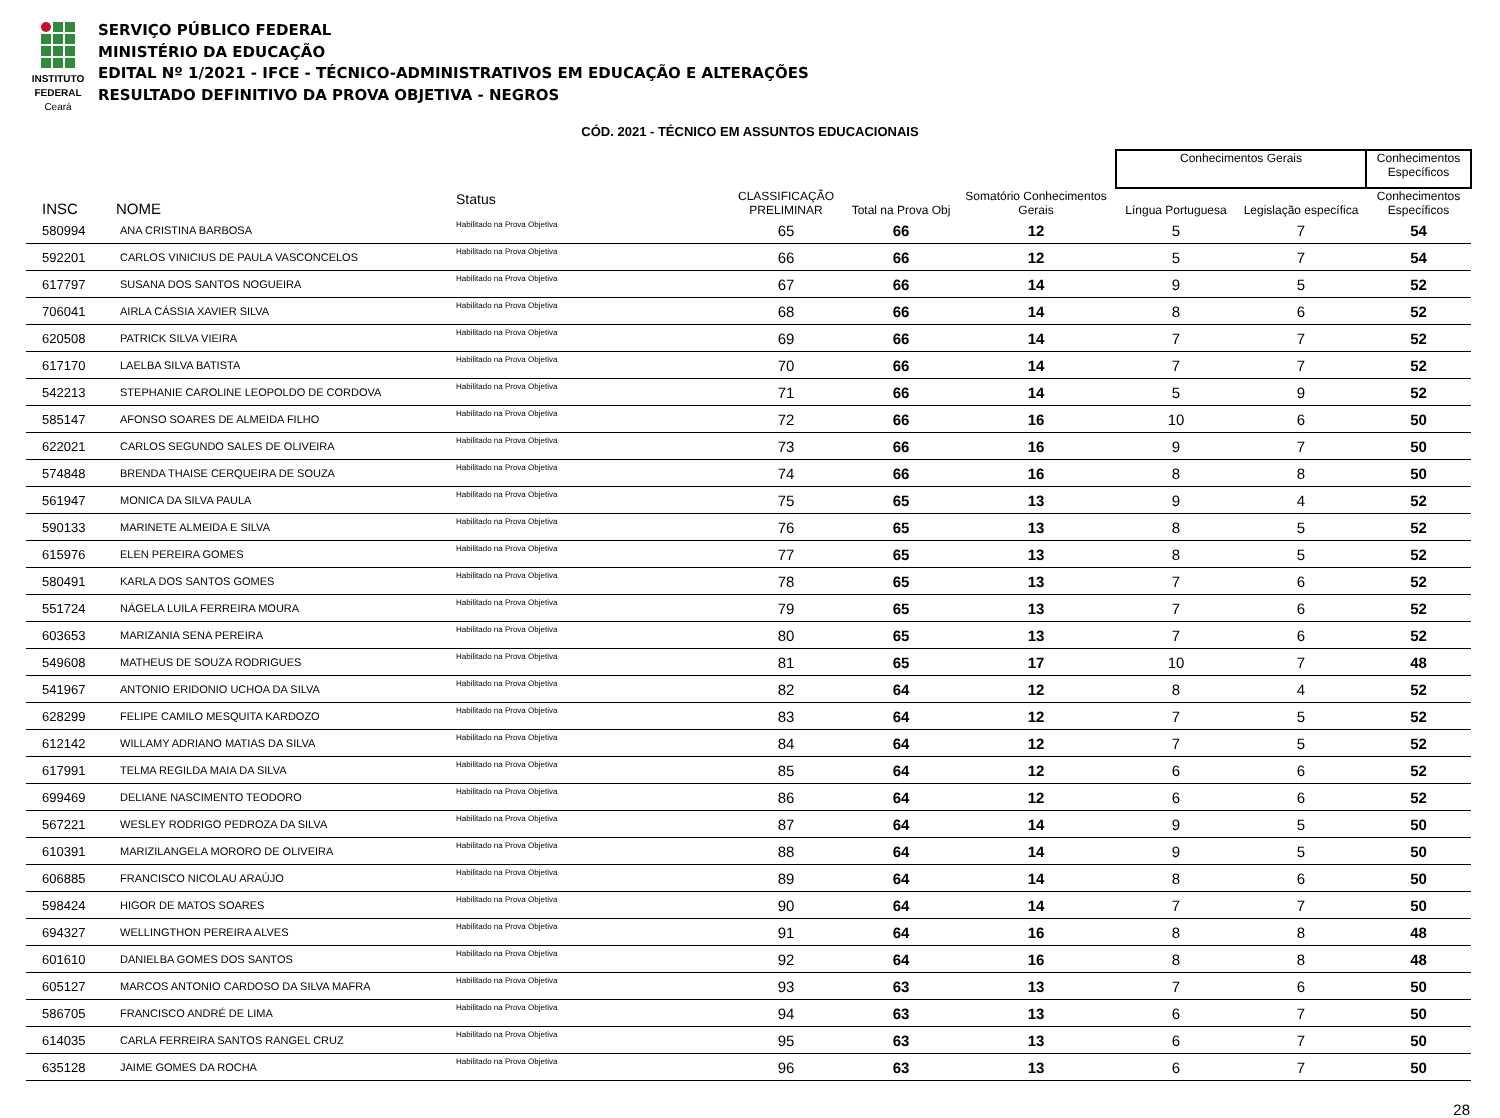INSTITUTO
FEDERAL
Ceará
SERVIÇO PÚBLICO FEDERAL
MINISTÉRIO DA EDUCAÇÃO
EDITAL Nº 1/2021 - IFCE - TÉCNICO-ADMINISTRATIVOS EM EDUCAÇÃO E ALTERAÇÕES
RESULTADO DEFINITIVO DA PROVA OBJETIVA - NEGROS
CÓD. 2021 - TÉCNICO EM ASSUNTOS EDUCACIONAIS
| | | | | | | | Conhecimentos Gerais | | Conhecimentos Específicos |
| --- | --- | --- | --- | --- | --- | --- | --- | --- | --- |
| INSC | NOME | Status | | CLASSIFICAÇÃO PRELIMINAR | Total na Prova Obj | Somatório Conhecimentos Gerais | Língua Portuguesa | Legislação específica | Conhecimentos Específicos |
| 580994 | ANA CRISTINA BARBOSA | Habilitado na Prova Objetiva | | 65 | 66 | 12 | 5 | 7 | 54 |
| 592201 | CARLOS VINICIUS DE PAULA VASCONCELOS | Habilitado na Prova Objetiva | | 66 | 66 | 12 | 5 | 7 | 54 |
| 617797 | SUSANA DOS SANTOS NOGUEIRA | Habilitado na Prova Objetiva | | 67 | 66 | 14 | 9 | 5 | 52 |
| 706041 | AIRLA CÁSSIA XAVIER SILVA | Habilitado na Prova Objetiva | | 68 | 66 | 14 | 8 | 6 | 52 |
| 620508 | PATRICK SILVA VIEIRA | Habilitado na Prova Objetiva | | 69 | 66 | 14 | 7 | 7 | 52 |
| 617170 | LAELBA SILVA BATISTA | Habilitado na Prova Objetiva | | 70 | 66 | 14 | 7 | 7 | 52 |
| 542213 | STEPHANIE CAROLINE LEOPOLDO DE CORDOVA | Habilitado na Prova Objetiva | | 71 | 66 | 14 | 5 | 9 | 52 |
| 585147 | AFONSO SOARES DE ALMEIDA FILHO | Habilitado na Prova Objetiva | | 72 | 66 | 16 | 10 | 6 | 50 |
| 622021 | CARLOS SEGUNDO SALES DE OLIVEIRA | Habilitado na Prova Objetiva | | 73 | 66 | 16 | 9 | 7 | 50 |
| 574848 | BRENDA THAISE CERQUEIRA DE SOUZA | Habilitado na Prova Objetiva | | 74 | 66 | 16 | 8 | 8 | 50 |
| 561947 | MONICA DA SILVA PAULA | Habilitado na Prova Objetiva | | 75 | 65 | 13 | 9 | 4 | 52 |
| 590133 | MARINETE ALMEIDA E SILVA | Habilitado na Prova Objetiva | | 76 | 65 | 13 | 8 | 5 | 52 |
| 615976 | ELEN PEREIRA GOMES | Habilitado na Prova Objetiva | | 77 | 65 | 13 | 8 | 5 | 52 |
| 580491 | KARLA DOS SANTOS GOMES | Habilitado na Prova Objetiva | | 78 | 65 | 13 | 7 | 6 | 52 |
| 551724 | NÁGELA LUILA FERREIRA MOURA | Habilitado na Prova Objetiva | | 79 | 65 | 13 | 7 | 6 | 52 |
| 603653 | MARIZANIA SENA PEREIRA | Habilitado na Prova Objetiva | | 80 | 65 | 13 | 7 | 6 | 52 |
| 549608 | MATHEUS DE SOUZA RODRIGUES | Habilitado na Prova Objetiva | | 81 | 65 | 17 | 10 | 7 | 48 |
| 541967 | ANTONIO ERIDONIO UCHOA DA SILVA | Habilitado na Prova Objetiva | | 82 | 64 | 12 | 8 | 4 | 52 |
| 628299 | FELIPE CAMILO MESQUITA KARDOZO | Habilitado na Prova Objetiva | | 83 | 64 | 12 | 7 | 5 | 52 |
| 612142 | WILLAMY ADRIANO MATIAS DA SILVA | Habilitado na Prova Objetiva | | 84 | 64 | 12 | 7 | 5 | 52 |
| 617991 | TELMA REGILDA MAIA DA SILVA | Habilitado na Prova Objetiva | | 85 | 64 | 12 | 6 | 6 | 52 |
| 699469 | DELIANE NASCIMENTO TEODORO | Habilitado na Prova Objetiva | | 86 | 64 | 12 | 6 | 6 | 52 |
| 567221 | WESLEY RODRIGO PEDROZA DA SILVA | Habilitado na Prova Objetiva | | 87 | 64 | 14 | 9 | 5 | 50 |
| 610391 | MARIZILANGELA MORORO DE OLIVEIRA | Habilitado na Prova Objetiva | | 88 | 64 | 14 | 9 | 5 | 50 |
| 606885 | FRANCISCO NICOLAU ARAÚJO | Habilitado na Prova Objetiva | | 89 | 64 | 14 | 8 | 6 | 50 |
| 598424 | HIGOR DE MATOS SOARES | Habilitado na Prova Objetiva | | 90 | 64 | 14 | 7 | 7 | 50 |
| 694327 | WELLINGTHON PEREIRA ALVES | Habilitado na Prova Objetiva | | 91 | 64 | 16 | 8 | 8 | 48 |
| 601610 | DANIELBA GOMES DOS SANTOS | Habilitado na Prova Objetiva | | 92 | 64 | 16 | 8 | 8 | 48 |
| 605127 | MARCOS ANTONIO CARDOSO DA SILVA MAFRA | Habilitado na Prova Objetiva | | 93 | 63 | 13 | 7 | 6 | 50 |
| 586705 | FRANCISCO ANDRÉ DE LIMA | Habilitado na Prova Objetiva | | 94 | 63 | 13 | 6 | 7 | 50 |
| 614035 | CARLA FERREIRA SANTOS RANGEL CRUZ | Habilitado na Prova Objetiva | | 95 | 63 | 13 | 6 | 7 | 50 |
| 635128 | JAIME GOMES DA ROCHA | Habilitado na Prova Objetiva | | 96 | 63 | 13 | 6 | 7 | 50 |
28